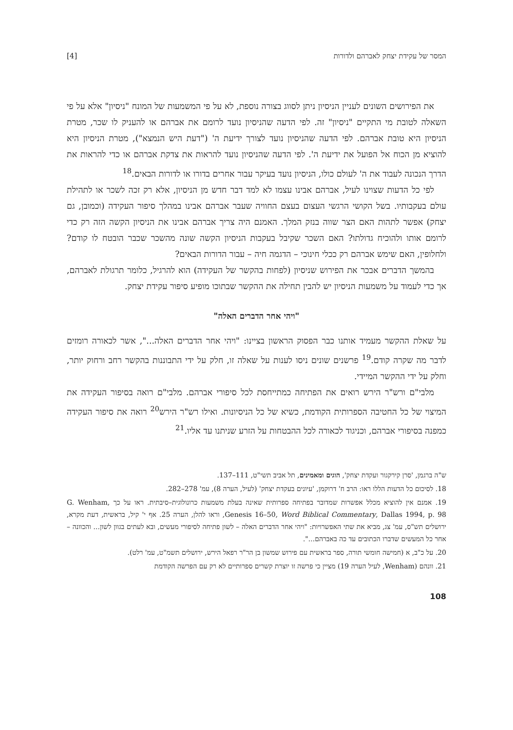המסר של עקידת יצחק לאברהם ולדורות [4]
את הפירושים השונים לעניין הניסיון ניתן לסווג בצורה נוספת, לא על פי המשמעות של המונח "ניסיון" אלא על פי השאלה לטובת מי התקיים "ניסיון" זה. לפי הדעה שהניסיון נועד לרומם את אברהם או להעניק לו שכר, מטרת הניסיון היא טובת אברהם. לפי הדעה שהניסיון נועד לצורך ידיעת ה' ("דעת היש הנמצא"), מטרת הניסיון היא להוציא מן הכוח אל הפועל את ידיעת ה'. לפי הדעה שהניסיון נועד להראות את צדקת אברהם או כדי להראות את הדרך הנכונה לעבוד את ה' לעולם כולו, הניסיון נועד בעיקר עבור אחרים בדורו או לדורות הבאים.<sup>18</sup>
לפי כל הדעות שצוינו לעיל, אברהם אבינו עצמו לא למד דבר חדש מן הניסיון, אלא רק זכה לשכר או לתהילת עולם בעקבותיו. בשל הקושי הרגשי העצום בעצם החוויה שעבר אברהם אבינו במהלך סיפור העקידה (וכמובן, גם יצחק) אפשר לתהות האם הצר שווה בנזק המלך. האמנם היה צריך אברהם אבינו את הניסיון הקשה הזה רק כדי לרומם אותו ולהוכיח גדולתו? האם השכר שקיבל בעקבות הניסיון הקשה שונה מהשכר שכבר הובטח לו קודם? ולחלופין, האם שימש אברהם רק ככלי חינוכי – הדגמה חיה – עבור הדורות הבאים?
בהמשך הדברים אבכר את הפירוש שניסיון (לפחות בהקשר של העקידה) הוא להרגיל, כלומר תרגולת לאברהם, אך כדי לעמוד על משמעות הניסיון יש להבין תחילה את ההקשר שבתוכו מופיע סיפור עקידת יצחק.
"ויהי אחר הדברים האלה"
על שאלת ההקשר מעמיד אותנו כבר הפסוק הראשון בציינו: "ויהי אחר הדברים האלה...", אשר לכאורה רומזים לדבר מה שקרה קודם.<sup>19</sup> פרשנים שונים ניסו לענות על שאלה זו, חלק על ידי התבוננות בהקשר רחב ורחוק יותר, וחלק על ידי ההקשר המיידי.
מלבי"ם ורש"ר הירש רואים את הפתיחה כמתייחסת לכל סיפורי אברהם. מלבי"ם רואה בסיפור העקידה את המיצוי של כל החטיבה הספרותית הקודמת, כשיא של כל הניסיונות. ואילו רש"ר הירש<sup>20</sup> רואה את סיפור העקידה כמפנה בסיפורי אברהם, וכניגוד לכאורה לכל ההבטחות על הזרע שניתנו עד אליו.<sup>21</sup>
ש"ה ברגמן, 'סרן קירקגור ועקדת יצחק', הוגים ומאמינים, תל אביב תשי"ט, 111–137.
18. לסיכום כל הדעות הללו ראו: הרב ח' דרוקמן, 'עיונים בעקדת יצחק' (לעיל, הערה 8), עמ' 278–282.
19. אמנם אין להוציא מכלל אפשרות שמדובר בפתיחה ספרותית שאינה בעלת משמעות כרונולוגית–סיבתית. ראו על כך G. Wenham, Genesis 16–50, Word Biblical Commentary, Dallas 1994, p. 98, וראו להלן, הערה 25. אף י' קיל, בראשית, דעת מקרא, ירושלים תש"ס, עמ' צג, מביא את שתי האפשרויות: "ויהי אחר הדברים האלה – לשון פתיחה לסיפורי מעשים, ובא לעתים בגוון לשון... והכוונה – אחר כל המעשים שדברו הכתובים עד כה באברהם...".
20. על כ"ב, א (חמישה חומשי תורה, ספר בראשית עם פירוש שמשון בן הר"ר רפאל הירש, ירושלים תשמ"ט, עמ' רלט).
21. וונהם (Wenham, לעיל הערה 19) מציין כי פרשה זו יוצרת קשרים ספרותיים לא רק עם הפרשה הקודמת
108